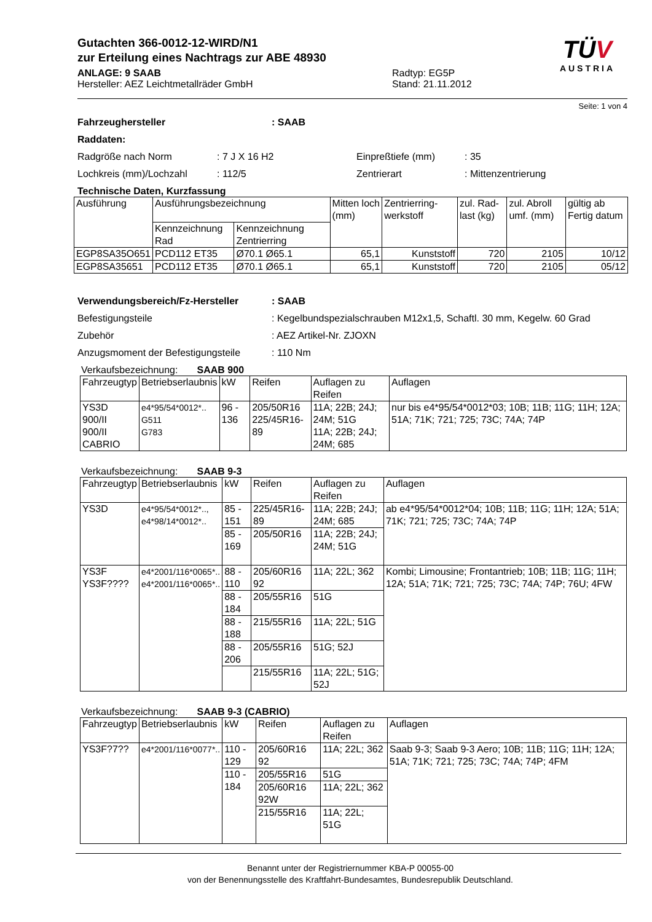Gutachten 366-0012-12-WIRD/N1
zur Erteilung eines Nachtrags zur ABE 48930
ANLAGE: 9 SAAB
Hersteller: AEZ Leichtmetallräder GmbH
Radtyp: EG5P
Stand: 21.11.2012
TÜV
AUSTRIA
Seite: 1 von 4
Fahrzeughersteller: SAAB
Raddaten:
Radgröße nach Norm: 7 J X 16 H2 Einpreßtiefe (mm): 35
Lochkreis (mm)/Lochzahl: 112/5 Zentrierart: Mittenzentrierung
Technische Daten, Kurzfassung
| Ausführung | Ausführungsbezeichnung | | Mitten loch (mm) | Zentrierring-werkstoff | zul. Rad-last (kg) | zul. Abroll umf. (mm) | gültig ab Fertig datum |
| --- | --- | --- | --- | --- | --- | --- | --- |
| | Kennzeichnung Rad | Kennzeichnung Zentrierring | | | | | |
| EGP8SA35O651 | PCD112 ET35 | Ø70.1 Ø65.1 | 65,1 | Kunststoff | 720 | 2105 | 10/12 |
| EGP8SA35651 | PCD112 ET35 | Ø70.1 Ø65.1 | 65,1 | Kunststoff | 720 | 2105 | 05/12 |
Verwendungsbereich/Fz-Hersteller: SAAB
Befestigungsteile: Kegelbundspezialschrauben M12x1,5, Schaftl. 30 mm, Kegelw. 60 Grad
Zubehör: AEZ Artikel-Nr. ZJOXN
Anzugsmoment der Befestigungsteile: 110 Nm
Verkaufsbezeichnung: SAAB 900
| Fahrzeugtyp | Betriebserlaubnis | kW | Reifen | Auflagen zu Reifen | Auflagen |
| --- | --- | --- | --- | --- | --- |
| YS3D 900/II 900/II CABRIO | e4*95/54*0012*.. G511 G783 | 96 - 136 | 205/50R16 225/45R16-89 | 11A; 22B; 24J; 24M; 51G 11A; 22B; 24J; 24M; 685 | nur bis e4*95/54*0012*03; 10B; 11B; 11G; 11H; 12A; 51A; 71K; 721; 725; 73C; 74A; 74P |
Verkaufsbezeichnung: SAAB 9-3
| Fahrzeugtyp | Betriebserlaubnis | kW | Reifen | Auflagen zu Reifen | Auflagen |
| --- | --- | --- | --- | --- | --- |
| YS3D | e4*95/54*0012*.., e4*98/14*0012*.. | 85 - 151 | 225/45R16-89 | 11A; 22B; 24J; 24M; 685 | ab e4*95/54*0012*04; 10B; 11B; 11G; 11H; 12A; 51A; 71K; 721; 725; 73C; 74A; 74P |
| | | 85 - 169 | 205/50R16 | 11A; 22B; 24J; 24M; 51G | |
| YS3F YS3F???? | e4*2001/116*0065*.. e4*2001/116*0065*.. | 88 - 110 | 205/60R16 92 | 11A; 22L; 362 | Kombi; Limousine; Frontantrieb; 10B; 11B; 11G; 11H; 12A; 51A; 71K; 721; 725; 73C; 74A; 74P; 76U; 4FW |
| | | 88 - 184 | 205/55R16 | 51G | |
| | | 88 - 188 | 215/55R16 | 11A; 22L; 51G | |
| | | 88 - 206 | 205/55R16 | 51G; 52J | |
| | | | 215/55R16 | 11A; 22L; 51G; 52J | |
Verkaufsbezeichnung: SAAB 9-3 (CABRIO)
| Fahrzeugtyp | Betriebserlaubnis | kW | Reifen | Auflagen zu Reifen | Auflagen |
| --- | --- | --- | --- | --- | --- |
| YS3F?7?? | e4*2001/116*0077*.. | 110 - 129 | 205/60R16 92 | 11A; 22L; 362 | Saab 9-3; Saab 9-3 Aero; 10B; 11B; 11G; 11H; 12A; 51A; 71K; 721; 725; 73C; 74A; 74P; 4FM |
| | | 110 - 184 | 205/55R16 | 51G | |
| | | | 205/60R16 92W | 11A; 22L; 362 | |
| | | | 215/55R16 | 11A; 22L; 51G | |
Benannt unter der Registriernummer KBA-P 00055-00
von der Benennungsstelle des Kraftfahrt-Bundesamtes, Bundesrepublik Deutschland.